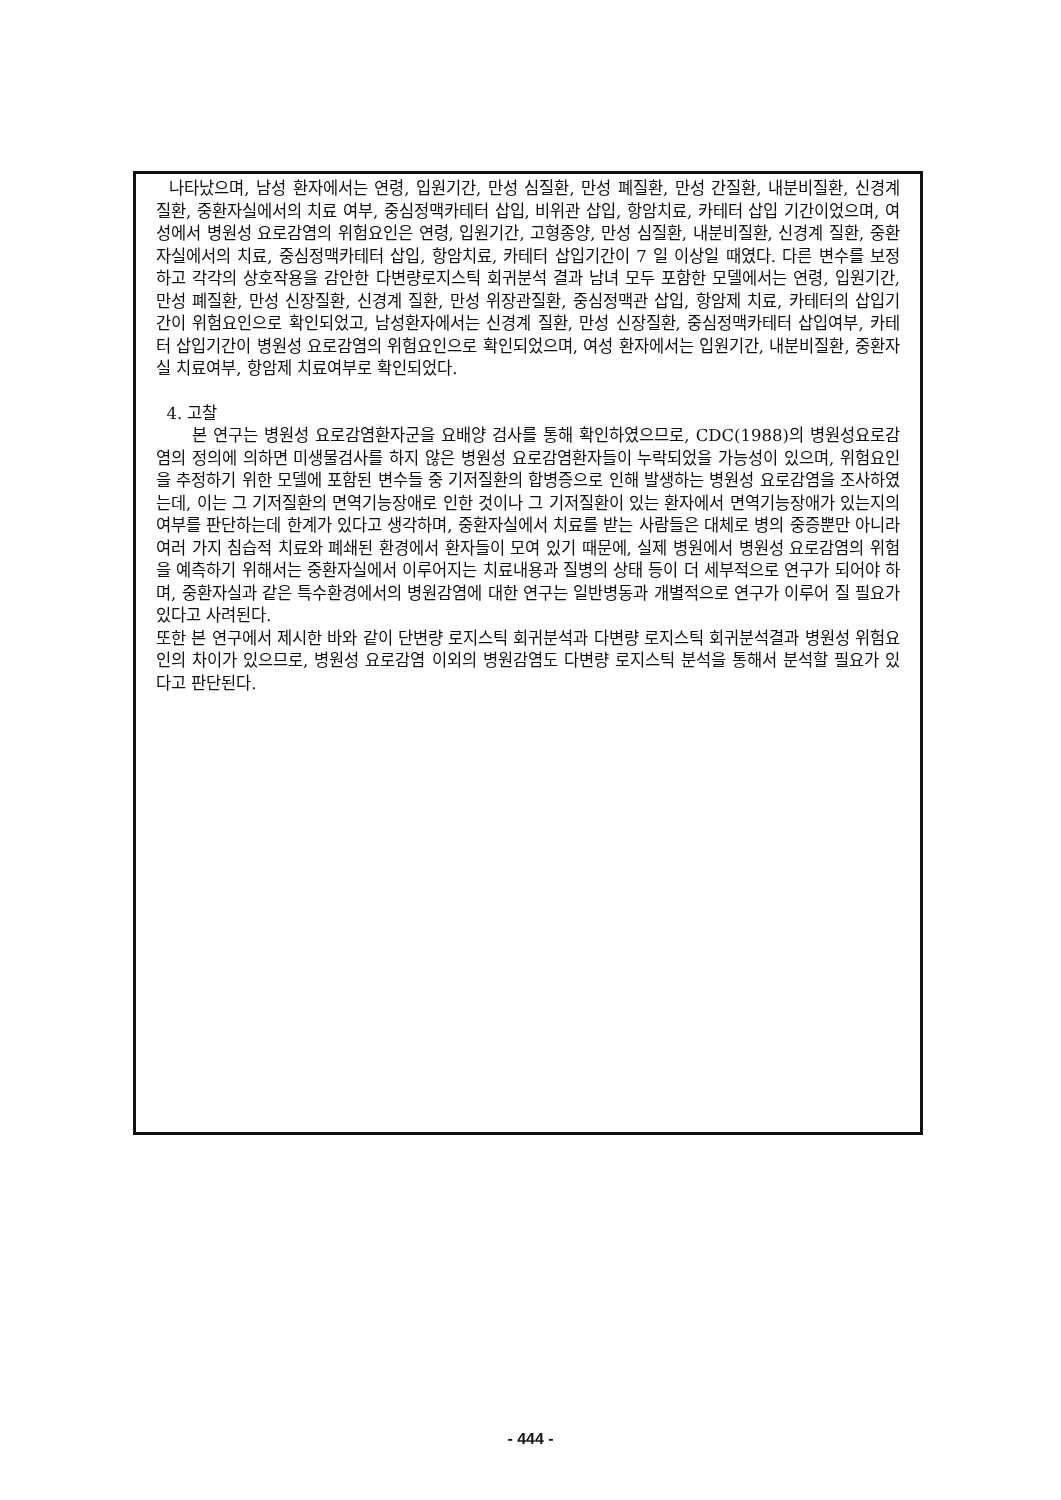나타났으며, 남성 환자에서는 연령, 입원기간, 만성 심질환, 만성 폐질환, 만성 간질환, 내분비질환, 신경계 질환, 중환자실에서의 치료 여부, 중심정맥카테터 삽입, 비위관 삽입, 항암치료, 카테터 삽입 기간이었으며, 여성에서 병원성 요로감염의 위험요인은 연령, 입원기간, 고형종양, 만성 심질환, 내분비질환, 신경계 질환, 중환자실에서의 치료, 중심정맥카테터 삽입, 항암치료, 카테터 삽입기간이 7 일 이상일 때였다. 다른 변수를 보정하고 각각의 상호작용을 감안한 다변량로지스틱 회귀분석 결과 남녀 모두 포함한 모델에서는 연령, 입원기간, 만성 폐질환, 만성 신장질환, 신경계 질환, 만성 위장관질환, 중심정맥관 삽입, 항암제 치료, 카테터의 삽입기간이 위험요인으로 확인되었고, 남성환자에서는 신경계 질환, 만성 신장질환, 중심정맥카테터 삽입여부, 카테터 삽입기간이 병원성 요로감염의 위험요인으로 확인되었으며, 여성 환자에서는 입원기간, 내분비질환, 중환자실 치료여부, 항암제 치료여부로 확인되었다.
4. 고찰
본 연구는 병원성 요로감염환자군을 요배양 검사를 통해 확인하였으므로, CDC(1988)의 병원성요로감염의 정의에 의하면 미생물검사를 하지 않은 병원성 요로감염환자들이 누락되었을 가능성이 있으며, 위험요인을 추정하기 위한 모델에 포함된 변수들 중 기저질환의 합병증으로 인해 발생하는 병원성 요로감염을 조사하였는데, 이는 그 기저질환의 면역기능장애로 인한 것이나 그 기저질환이 있는 환자에서 면역기능장애가 있는지의 여부를 판단하는데 한계가 있다고 생각하며, 중환자실에서 치료를 받는 사람들은 대체로 병의 중증뿐만 아니라 여러 가지 침습적 치료와 폐쇄된 환경에서 환자들이 모여 있기 때문에, 실제 병원에서 병원성 요로감염의 위험을 예측하기 위해서는 중환자실에서 이루어지는 치료내용과 질병의 상태 등이 더 세부적으로 연구가 되어야 하며, 중환자실과 같은 특수환경에서의 병원감염에 대한 연구는 일반병동과 개별적으로 연구가 이루어 질 필요가 있다고 사려된다.
또한 본 연구에서 제시한 바와 같이 단변량 로지스틱 회귀분석과 다변량 로지스틱 회귀분석결과 병원성 위험요인의 차이가 있으므로, 병원성 요로감염 이외의 병원감염도 다변량 로지스틱 분석을 통해서 분석할 필요가 있다고 판단된다.
- 444 -